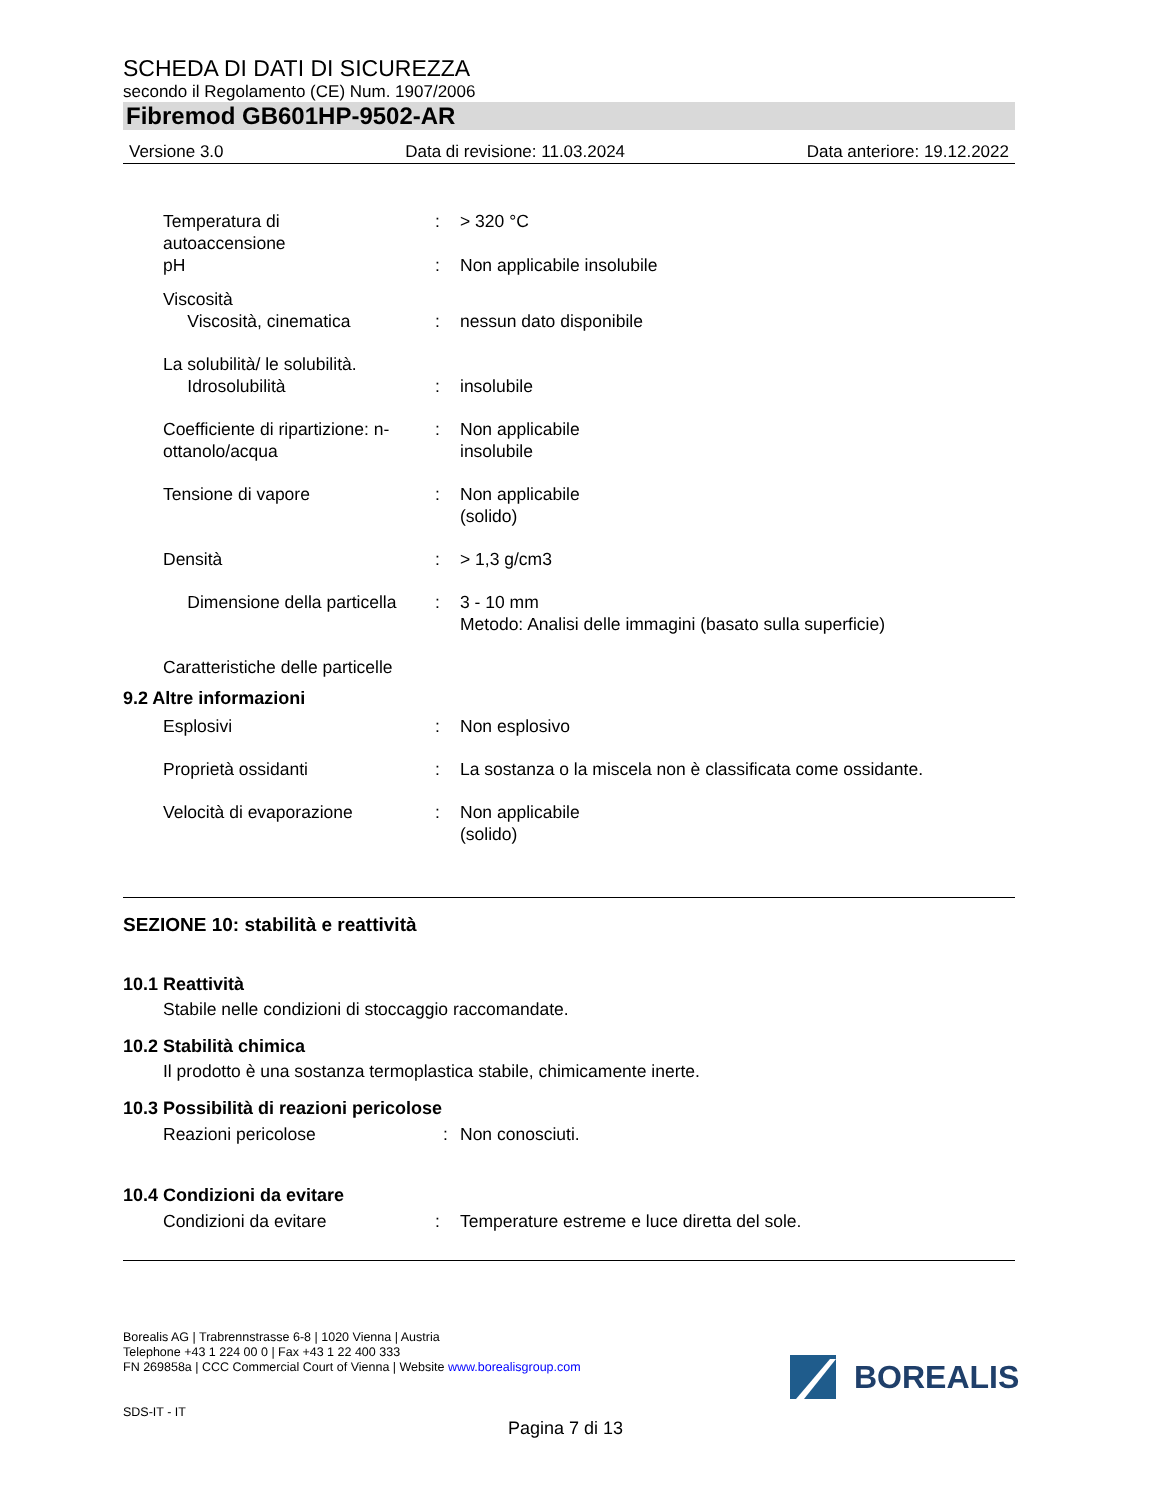SCHEDA DI DATI DI SICUREZZA
secondo il Regolamento (CE) Num. 1907/2006
Fibremod GB601HP-9502-AR
Versione 3.0 Data di revisione: 11.03.2024 Data anteriore: 19.12.2022
Temperatura di
autoaccensione
: > 320 °C
pH : Non applicabile insolubile
Viscosità
Viscosità, cinematica
:
nessun dato disponibile
La solubilità/ le solubilità.
Idrosolubilità
:
insolubile
Coefficiente di ripartizione: n-ottanolo/acqua
: Non applicabile
insolubile
Tensione di vapore : Non applicabile
(solido)
Densità : > 1,3 g/cm3
Dimensione della particella
: 3 - 10 mm
Metodo: Analisi delle immagini (basato sulla superficie)
Caratteristiche delle particelle
9.2 Altre informazioni
Esplosivi : Non esplosivo
Proprietà ossidanti : La sostanza o la miscela non è classificata come ossidante.
Velocità di evaporazione : Non applicabile
(solido)
SEZIONE 10: stabilità e reattività
10.1 Reattività
Stabile nelle condizioni di stoccaggio raccomandate.
10.2 Stabilità chimica
Il prodotto è una sostanza termoplastica stabile, chimicamente inerte.
10.3 Possibilità di reazioni pericolose
Reazioni pericolose : Non conosciuti.
10.4 Condizioni da evitare
Condizioni da evitare : Temperature estreme e luce diretta del sole.
Borealis AG | Trabrennstrasse 6-8 | 1020 Vienna | Austria
Telephone +43 1 224 00 0 | Fax +43 1 22 400 333
FN 269858a | CCC Commercial Court of Vienna | Website www.borealisgroup.com
SDS-IT - IT
BOREALIS
Pagina 7 di 13